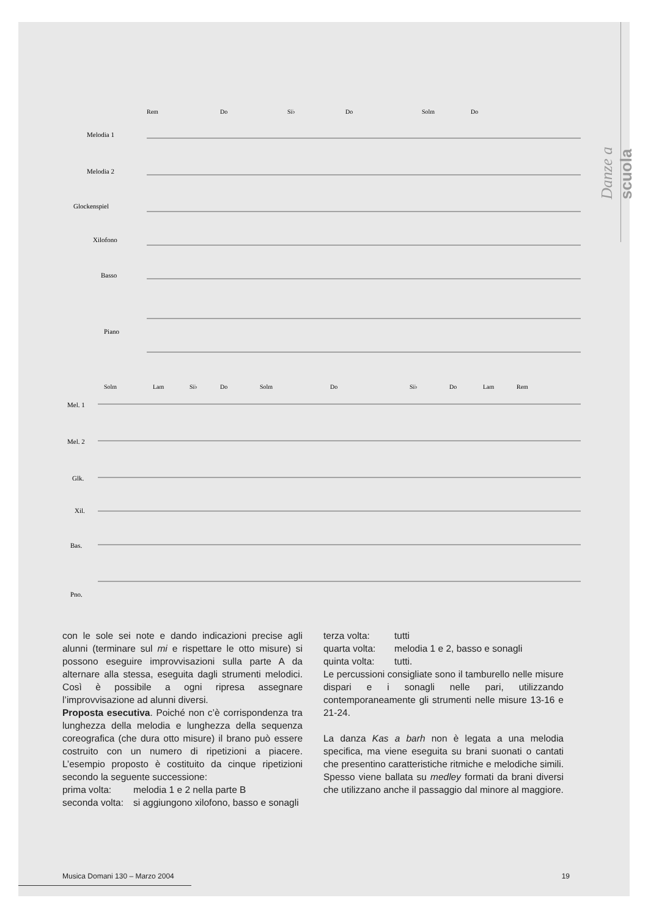Danze a scuola
Rem
Do
Si♭
Do
Solm
Do
Melodia 1
Melodia 2
Glockenspiel
Xilofono
Basso
Piano
Solm
Lam
Si♭
Do
Solm
Do
Si♭
Do
Lam
Rem
Mel. 1
Mel. 2
Glk.
Xil.
Bas.
Pno.
con le sole sei note e dando indicazioni precise agli alunni (terminare sul mi e rispettare le otto misure) si possono eseguire improvvisazioni sulla parte A da alternare alla stessa, eseguita dagli strumenti melodici. Così è possibile a ogni ripresa assegnare l’improvvisazione ad alunni diversi.
Proposta esecutiva. Poiché non c’è corrispondenza tra lunghezza della melodia e lunghezza della sequenza coreografica (che dura otto misure) il brano può essere costruito con un numero di ripetizioni a piacere. L’esempio proposto è costituito da cinque ripetizioni secondo la seguente successione:
prima volta: melodia 1 e 2 nella parte B
seconda volta: si aggiungono xilofono, basso e sonagli
terza volta: tutti
quarta volta: melodia 1 e 2, basso e sonagli
quinta volta: tutti.
Le percussioni consigliate sono il tamburello nelle misure dispari e i sonagli nelle pari, utilizzando contemporaneamente gli strumenti nelle misure 13-16 e 21-24.
La danza Kas a barh non è legata a una melodia specifica, ma viene eseguita su brani suonati o cantati che presentino caratteristiche ritmiche e melodiche simili. Spesso viene ballata su medley formati da brani diversi che utilizzano anche il passaggio dal minore al maggiore.
Musica Domani 130 – Marzo 2004 19